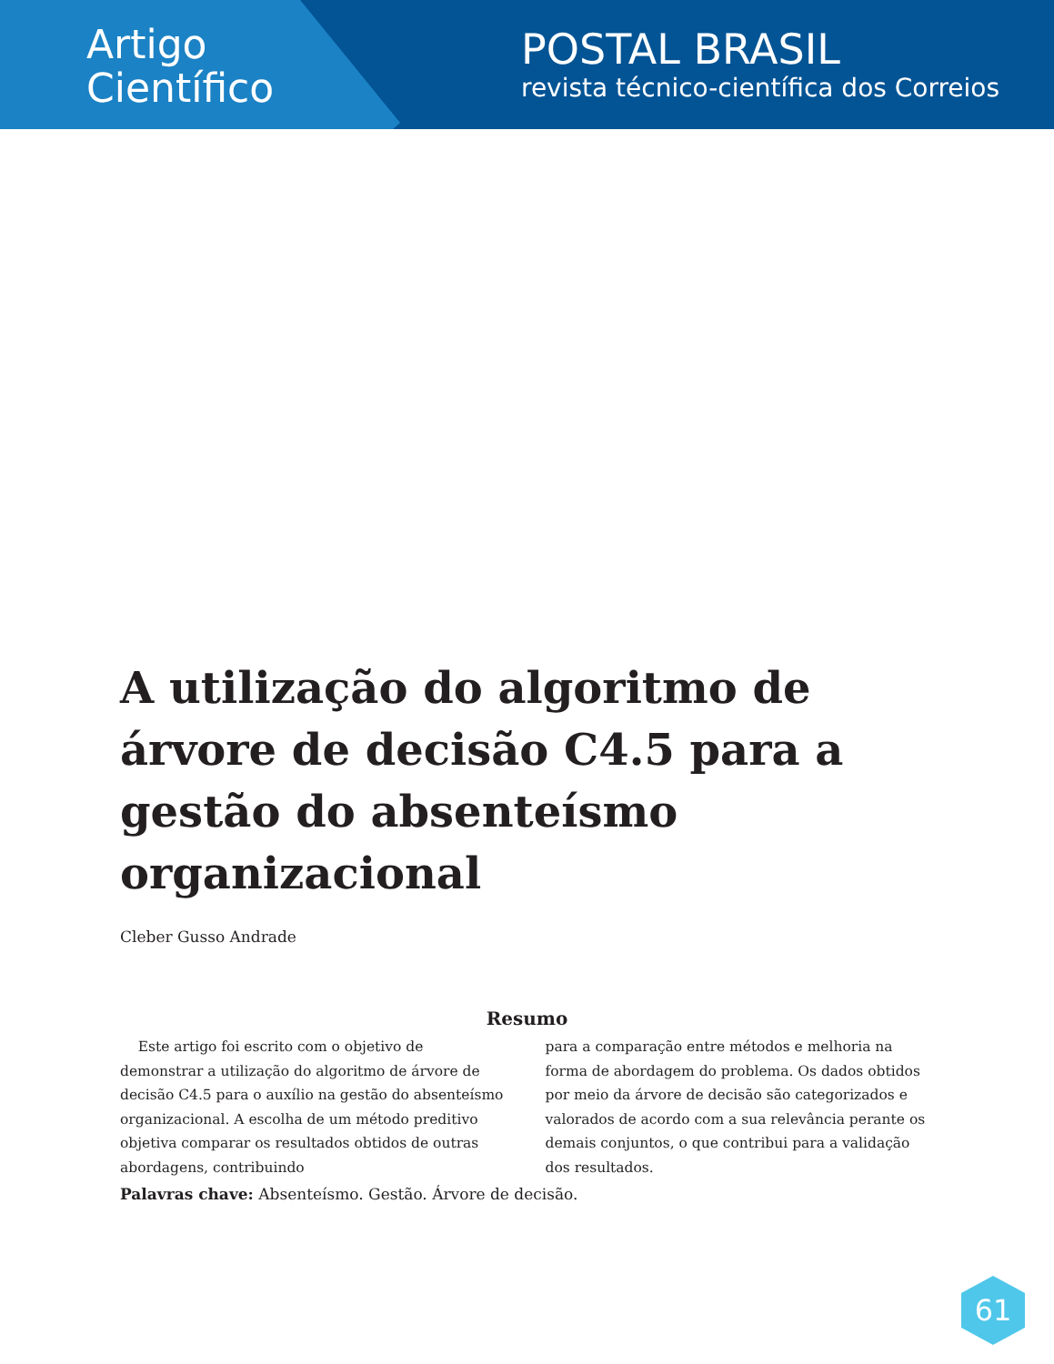Artigo
Científico
POSTAL BRASIL
revista técnico-científica dos Correios
A utilização do algoritmo de árvore de decisão C4.5 para a gestão do absenteísmo organizacional
Cleber Gusso Andrade
Resumo
Este artigo foi escrito com o objetivo de demonstrar a utilização do algoritmo de árvore de decisão C4.5 para o auxílio na gestão do absenteísmo organizacional. A escolha de um método preditivo objetiva comparar os resultados obtidos de outras abordagens, contribuindo
para a comparação entre métodos e melhoria na forma de abordagem do problema. Os dados obtidos por meio da árvore de decisão são categorizados e valorados de acordo com a sua relevância perante os demais conjuntos, o que contribui para a validação dos resultados.
Palavras chave: Absenteísmo. Gestão. Árvore de decisão.
61